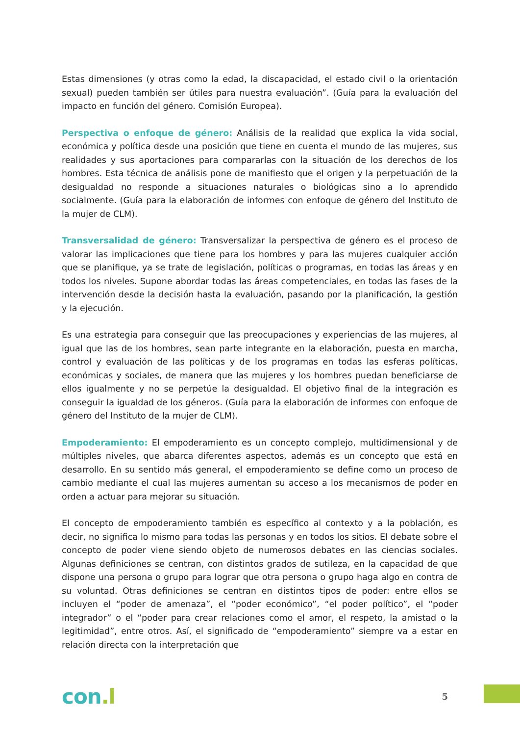Estas dimensiones (y otras como la edad, la discapacidad, el estado civil o la orientación sexual) pueden también ser útiles para nuestra evaluación”. (Guía para la evaluación del impacto en función del género. Comisión Europea).
Perspectiva o enfoque de género: Análisis de la realidad que explica la vida social, económica y política desde una posición que tiene en cuenta el mundo de las mujeres, sus realidades y sus aportaciones para compararlas con la situación de los derechos de los hombres. Esta técnica de análisis pone de manifiesto que el origen y la perpetuación de la desigualdad no responde a situaciones naturales o biológicas sino a lo aprendido socialmente. (Guía para la elaboración de informes con enfoque de género del Instituto de la mujer de CLM).
Transversalidad de género: Transversalizar la perspectiva de género es el proceso de valorar las implicaciones que tiene para los hombres y para las mujeres cualquier acción que se planifique, ya se trate de legislación, políticas o programas, en todas las áreas y en todos los niveles. Supone abordar todas las áreas competenciales, en todas las fases de la intervención desde la decisión hasta la evaluación, pasando por la planificación, la gestión y la ejecución.
Es una estrategia para conseguir que las preocupaciones y experiencias de las mujeres, al igual que las de los hombres, sean parte integrante en la elaboración, puesta en marcha, control y evaluación de las políticas y de los programas en todas las esferas políticas, económicas y sociales, de manera que las mujeres y los hombres puedan beneficiarse de ellos igualmente y no se perpetúe la desigualdad. El objetivo final de la integración es conseguir la igualdad de los géneros. (Guía para la elaboración de informes con enfoque de género del Instituto de la mujer de CLM).
Empoderamiento: El empoderamiento es un concepto complejo, multidimensional y de múltiples niveles, que abarca diferentes aspectos, además es un concepto que está en desarrollo. En su sentido más general, el empoderamiento se define como un proceso de cambio mediante el cual las mujeres aumentan su acceso a los mecanismos de poder en orden a actuar para mejorar su situación.
El concepto de empoderamiento también es específico al contexto y a la población, es decir, no significa lo mismo para todas las personas y en todos los sitios. El debate sobre el concepto de poder viene siendo objeto de numerosos debates en las ciencias sociales. Algunas definiciones se centran, con distintos grados de sutileza, en la capacidad de que dispone una persona o grupo para lograr que otra persona o grupo haga algo en contra de su voluntad. Otras definiciones se centran en distintos tipos de poder: entre ellos se incluyen el “poder de amenaza”, el “poder económico”, “el poder político”, el “poder integrador” o el “poder para crear relaciones como el amor, el respeto, la amistad o la legitimidad”, entre otros. Así, el significado de “empoderamiento” siempre va a estar en relación directa con la interpretación que
con.l
5